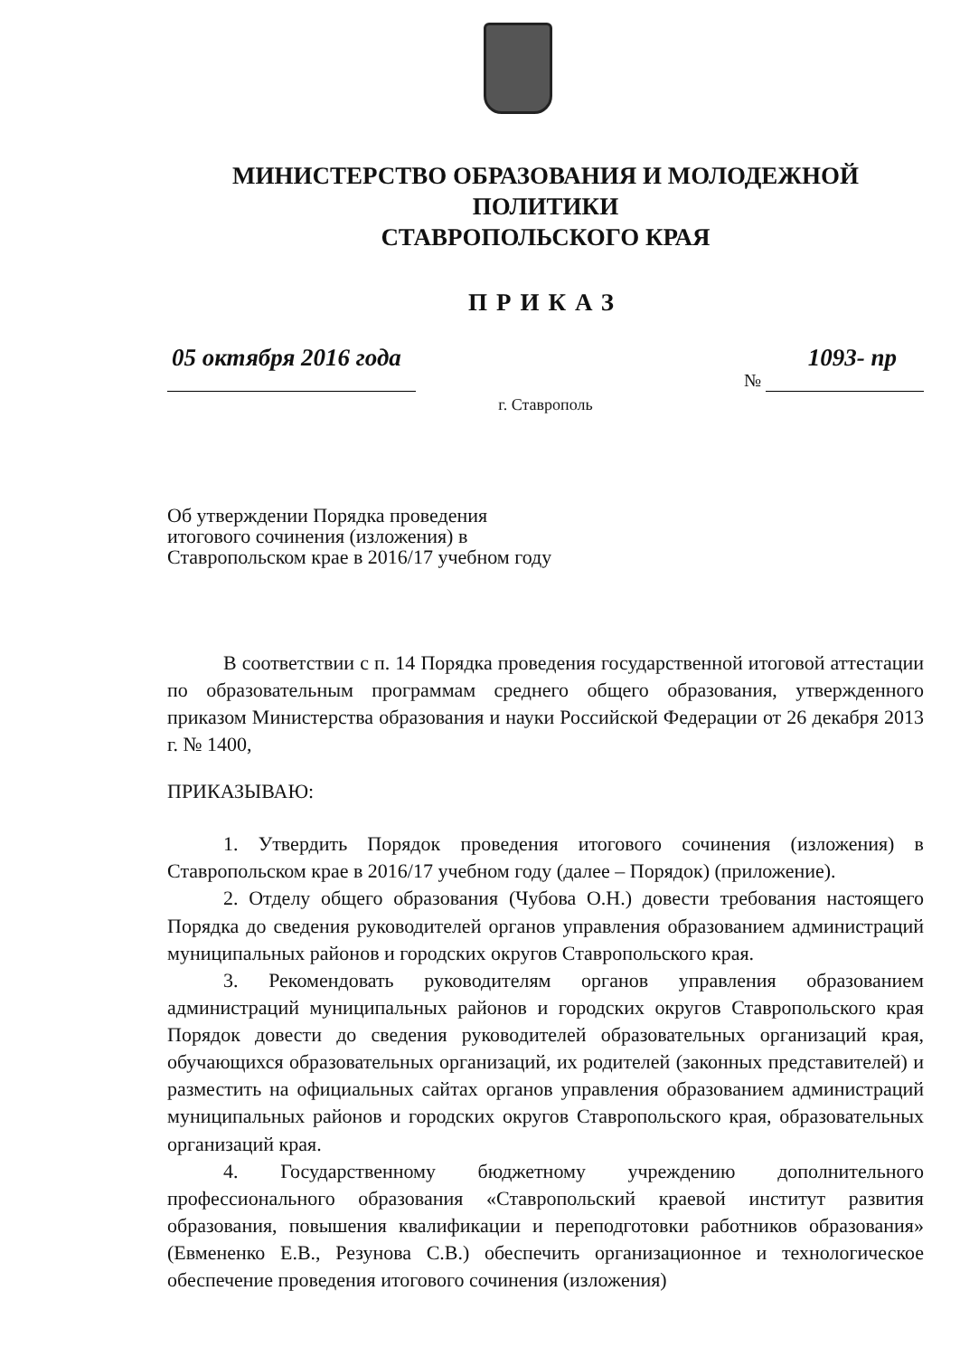МИНИСТЕРСТВО ОБРАЗОВАНИЯ И МОЛОДЕЖНОЙ ПОЛИТИКИ
СТАВРОПОЛЬСКОГО КРАЯ
ПРИКАЗ
05 октября 2016 года 1093- пр
№
г. Ставрополь
Об утверждении Порядка проведения итогового сочинения (изложения) в Ставропольском крае в 2016/17 учебном году
В соответствии с п. 14 Порядка проведения государственной итоговой аттестации по образовательным программам среднего общего образования, утвержденного приказом Министерства образования и науки Российской Федерации от 26 декабря 2013 г. № 1400,
ПРИКАЗЫВАЮ:
1. Утвердить Порядок проведения итогового сочинения (изложения) в Ставропольском крае в 2016/17 учебном году (далее – Порядок) (приложение).
2. Отделу общего образования (Чубова О.Н.) довести требования настоящего Порядка до сведения руководителей органов управления образованием администраций муниципальных районов и городских округов Ставропольского края.
3. Рекомендовать руководителям органов управления образованием администраций муниципальных районов и городских округов Ставропольского края Порядок довести до сведения руководителей образовательных организаций края, обучающихся образовательных организаций, их родителей (законных представителей) и разместить на официальных сайтах органов управления образованием администраций муниципальных районов и городских округов Ставропольского края, образовательных организаций края.
4. Государственному бюджетному учреждению дополнительного профессионального образования «Ставропольский краевой институт развития образования, повышения квалификации и переподготовки работников образования» (Евмененко Е.В., Резунова С.В.) обеспечить организационное и технологическое обеспечение проведения итогового сочинения (изложения)